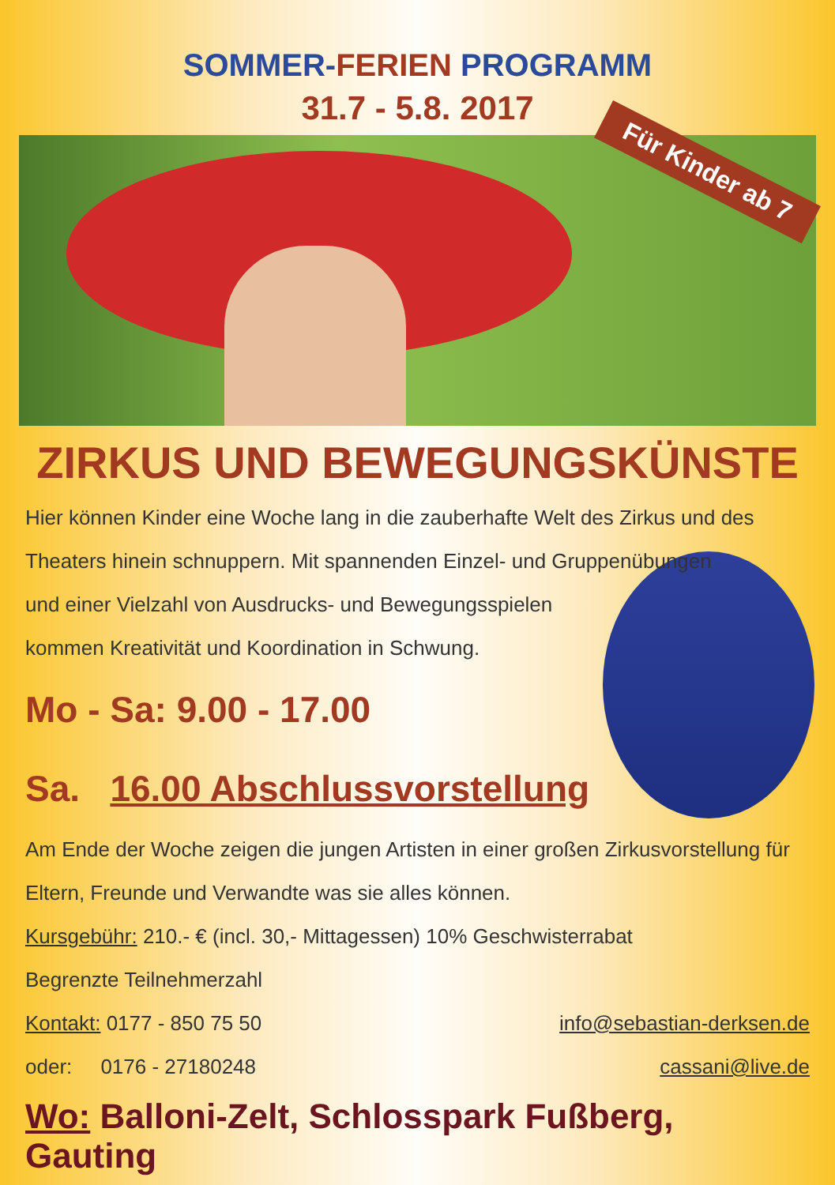SOMMER-FERIEN PROGRAMM
31.7 - 5.8. 2017
Für Kinder ab 7
ZIRKUS UND BEWEGUNGSKÜNSTE
Hier können Kinder eine Woche lang in die zauberhafte Welt des Zirkus und des Theaters hinein schnuppern. Mit spannenden Einzel- und Gruppenübungen
und einer Vielzahl von Ausdrucks- und Bewegungsspielen kommen Kreativität und Koordination in Schwung.
Mo - Sa: 9.00 - 17.00
Sa. 16.00 Abschlussvorstellung
Am Ende der Woche zeigen die jungen Artisten in einer großen Zirkusvorstellung für Eltern, Freunde und Verwandte was sie alles können.
Kursgebühr: 210.- € (incl. 30,- Mittagessen) 10% Geschwisterrabat
Begrenzte Teilnehmerzahl
Kontakt: 0177 - 850 75 50 info@sebastian-derksen.de
oder: 0176 - 27180248 cassani@live.de
Wo: Balloni-Zelt, Schlosspark Fußberg, Gauting